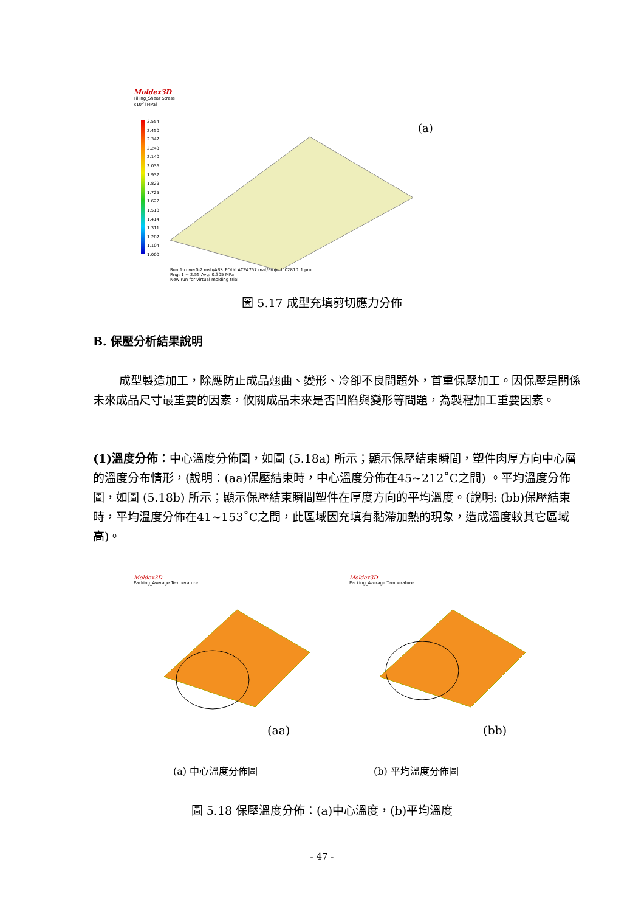Moldex3D
Filling_Shear Stress
x10<sup>0</sup> [MPa]
2.554
2.450
2.347
2.243
2.140
2.036
1.932
1.829
1.725
1.622
1.518
1.414
1.311
1.207
1.104
1.000
Run 1:cover0-2.msh/ABS_POLYLACPA757 mat/Project_02810_1.pro
Rng: 1 ~ 2.55 Avg: 0.305 MPa
New run for virtual molding trial
(a)
圖 5.17 成型充填剪切應力分佈
B. 保壓分析結果說明
成型製造加工，除應防止成品翹曲、變形、冷卻不良問題外，首重保壓加工。因保壓是關係未來成品尺寸最重要的因素，攸關成品未來是否凹陷與變形等問題，為製程加工重要因素。
(1)溫度分佈：中心溫度分佈圖，如圖 (5.18a) 所示；顯示保壓結束瞬間，塑件肉厚方向中心層的溫度分布情形，(說明：(aa)保壓結束時，中心溫度分佈在45~212˚C之間) 。平均溫度分佈圖，如圖 (5.18b) 所示；顯示保壓結束瞬間塑件在厚度方向的平均溫度。(說明: (bb)保壓結束時，平均溫度分佈在41~153˚C之間，此區域因充填有黏滯加熱的現象，造成溫度較其它區域高)。
Moldex3D
Packing_Average Temperature
Moldex3D
Packing_Average Temperature
(aa) (bb)
(a) 中心溫度分佈圖 (b) 平均溫度分佈圖
圖 5.18 保壓溫度分佈：(a)中心溫度，(b)平均溫度
- 47 -